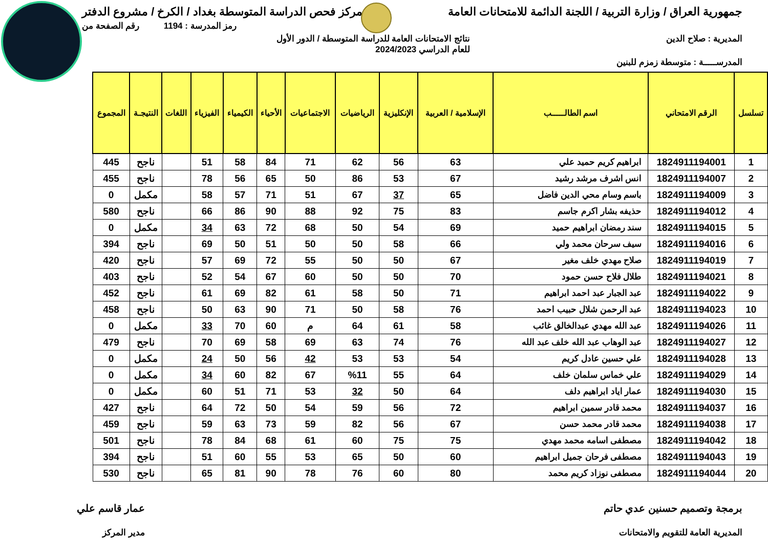جمهورية العراق / وزارة التربية / اللجنة الدائمة للامتحانات العامة مركز فحص الدراسة المتوسطة بغداد / الكرخ / مشروع الدفتر
رمز المدرسة : 1194 رقم الصفحة من
المديرية : صلاح الدين نتائج الامتحانات العامة للدراسة المتوسطة / الدور الأول
للعام الدراسي 2024/2023
المدرســـــة : متوسطة زمزم للبنين
| تسلسل | الرقم الامتحاني | اسم الطالـــــب | الإسلامية / العربية | الإنكليزية | الرياضيات | الاجتماعيات | الأحياء | الكيمياء | الفيزياء | اللغات | النتيجـة | المجموع |
| --- | --- | --- | --- | --- | --- | --- | --- | --- | --- | --- | --- | --- |
| 1 | 1824911194001 | ابراهيم كريم حميد علي | 63 | 56 | 62 | 71 | 84 | 58 | 51 | | ناجح | 445 |
| 2 | 1824911194007 | انس اشرف مرشد رشيد | 67 | 53 | 86 | 50 | 65 | 56 | 78 | | ناجح | 455 |
| 3 | 1824911194009 | باسم وسام محي الدين فاضل | 65 | 37 | 67 | 51 | 71 | 57 | 58 | | مكمل | 0 |
| 4 | 1824911194012 | حذيفه بشار اكرم جاسم | 83 | 75 | 92 | 88 | 90 | 86 | 66 | | ناجح | 580 |
| 5 | 1824911194015 | سند رمضان ابراهيم حميد | 69 | 54 | 50 | 68 | 72 | 63 | 34 | | مكمل | 0 |
| 6 | 1824911194016 | سيف سرحان محمد ولي | 66 | 58 | 50 | 50 | 51 | 50 | 69 | | ناجح | 394 |
| 7 | 1824911194019 | صلاح مهدي خلف مغير | 67 | 50 | 50 | 55 | 72 | 69 | 57 | | ناجح | 420 |
| 8 | 1824911194021 | طلال فلاح حسن حمود | 70 | 50 | 50 | 60 | 67 | 54 | 52 | | ناجح | 403 |
| 9 | 1824911194022 | عبد الجبار عبد احمد ابراهيم | 71 | 50 | 58 | 61 | 82 | 69 | 61 | | ناجح | 452 |
| 10 | 1824911194023 | عبد الرحمن شلال حبيب احمد | 76 | 58 | 50 | 71 | 90 | 63 | 50 | | ناجح | 458 |
| 11 | 1824911194026 | عبد الله مهدي عبدالخالق غائب | 58 | 61 | 64 | م | 60 | 70 | 33 | | مكمل | 0 |
| 12 | 1824911194027 | عبد الوهاب عبد الله خلف عبد الله | 76 | 74 | 63 | 69 | 58 | 69 | 70 | | ناجح | 479 |
| 13 | 1824911194028 | علي حسين عادل كريم | 54 | 53 | 53 | 42 | 56 | 50 | 24 | | مكمل | 0 |
| 14 | 1824911194029 | علي خماس سلمان خلف | 64 | 55 | %11 | 67 | 82 | 60 | 34 | | مكمل | 0 |
| 15 | 1824911194030 | عمار اياد ابراهيم دلف | 64 | 50 | 32 | 53 | 71 | 51 | 60 | | مكمل | 0 |
| 16 | 1824911194037 | محمد قادر سمين ابراهيم | 72 | 56 | 59 | 54 | 50 | 72 | 64 | | ناجح | 427 |
| 17 | 1824911194038 | محمد قادر محمد حسن | 67 | 56 | 82 | 59 | 73 | 63 | 59 | | ناجح | 459 |
| 18 | 1824911194042 | مصطفى اسامه محمد مهدي | 75 | 75 | 60 | 61 | 68 | 84 | 78 | | ناجح | 501 |
| 19 | 1824911194043 | مصطفى فرحان جميل ابراهيم | 60 | 50 | 65 | 53 | 55 | 60 | 51 | | ناجح | 394 |
| 20 | 1824911194044 | مصطفى نوزاد كريم محمد | 80 | 60 | 76 | 78 | 90 | 81 | 65 | | ناجح | 530 |
برمجة وتصميم حسنين عدي حاتم
المديرية العامة للتقويم والامتحانات
عمار قاسم علي
مدير المركز